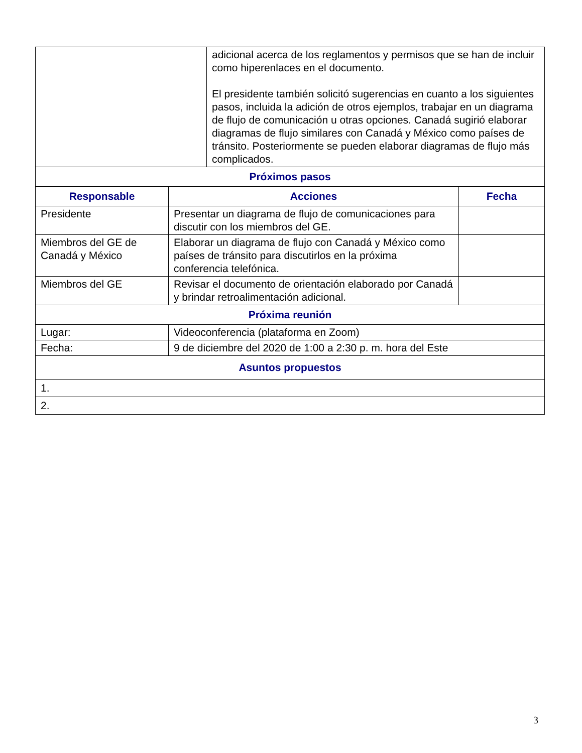| / / adicional acerca de los reglamentos y permisos que se han de incluir como hiperenlaces en el documento. El presidente también solicitó sugerencias en cuanto a los siguientes pasos, incluida la adición de otros ejemplos, trabajar en un diagrama de flujo de comunicación u otras opciones. Canadá sugirió elaborar diagramas de flujo similares con Canadá y México como países de tránsito. Posteriormente se pueden elaborar diagramas de flujo más complicados. / | | |
| Próximos pasos | | |
| Responsable | Acciones | Fecha |
| Presidente | Presentar un diagrama de flujo de comunicaciones para discutir con los miembros del GE. | |
| Miembros del GE de Canadá y México | Elaborar un diagrama de flujo con Canadá y México como países de tránsito para discutirlos en la próxima conferencia telefónica. | |
| Miembros del GE | Revisar el documento de orientación elaborado por Canadá y brindar retroalimentación adicional. | |
| Próxima reunión | | |
| Lugar: | Videoconferencia (plataforma en Zoom) | |
| Fecha: | 9 de diciembre del 2020 de 1:00 a 2:30 p. m. hora del Este | |
| Asuntos propuestos | | |
| 1. | | |
| 2. | | |
3